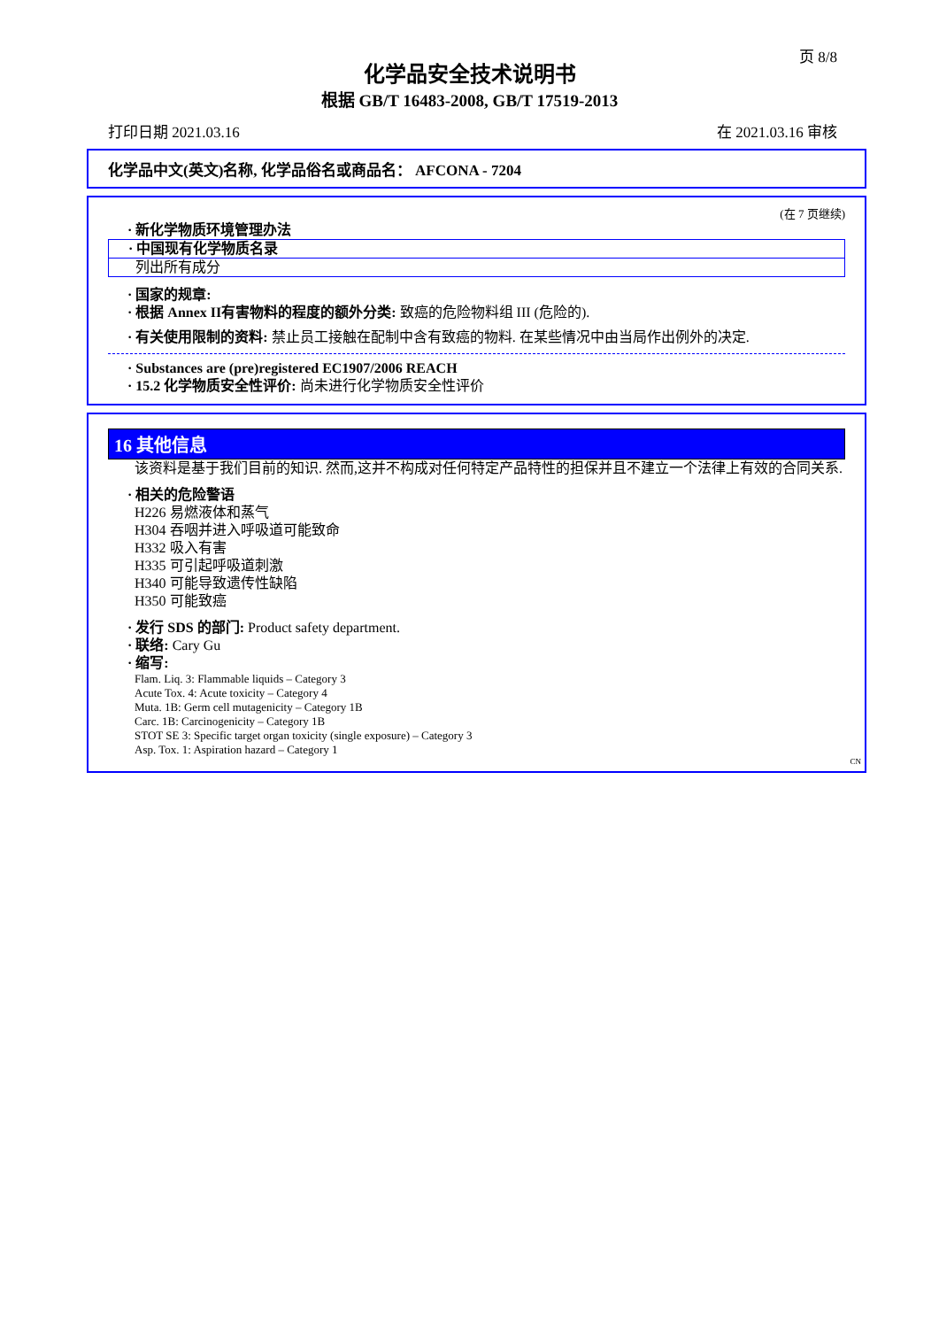页 8/8
化学品安全技术说明书
根据 GB/T 16483-2008, GB/T 17519-2013
打印日期 2021.03.16 在 2021.03.16 审核
化学品中文(英文)名称, 化学品俗名或商品名： AFCONA - 7204
(在 7 页继续)
· 新化学物质环境管理办法
· 中国现有化学物质名录
列出所有成分
· 国家的规章:
· 根据 Annex II有害物料的程度的额外分类: 致癌的危险物料组 III (危险的).
· 有关使用限制的资料: 禁止员工接触在配制中含有致癌的物料. 在某些情况中由当局作出例外的决定.
· Substances are (pre)registered EC1907/2006 REACH
· 15.2 化学物质安全性评价: 尚未进行化学物质安全性评价
16 其他信息
该资料是基于我们目前的知识. 然而,这并不构成对任何特定产品特性的担保并且不建立一个法律上有效的合同关系.
· 相关的危险警语
H226 易燃液体和蒸气
H304 吞咽并进入呼吸道可能致命
H332 吸入有害
H335 可引起呼吸道刺激
H340 可能导致遗传性缺陷
H350 可能致癌
· 发行 SDS 的部门: Product safety department.
· 联络: Cary Gu
· 缩写:
Flam. Liq. 3: Flammable liquids – Category 3
Acute Tox. 4: Acute toxicity – Category 4
Muta. 1B: Germ cell mutagenicity – Category 1B
Carc. 1B: Carcinogenicity – Category 1B
STOT SE 3: Specific target organ toxicity (single exposure) – Category 3
Asp. Tox. 1: Aspiration hazard – Category 1
CN